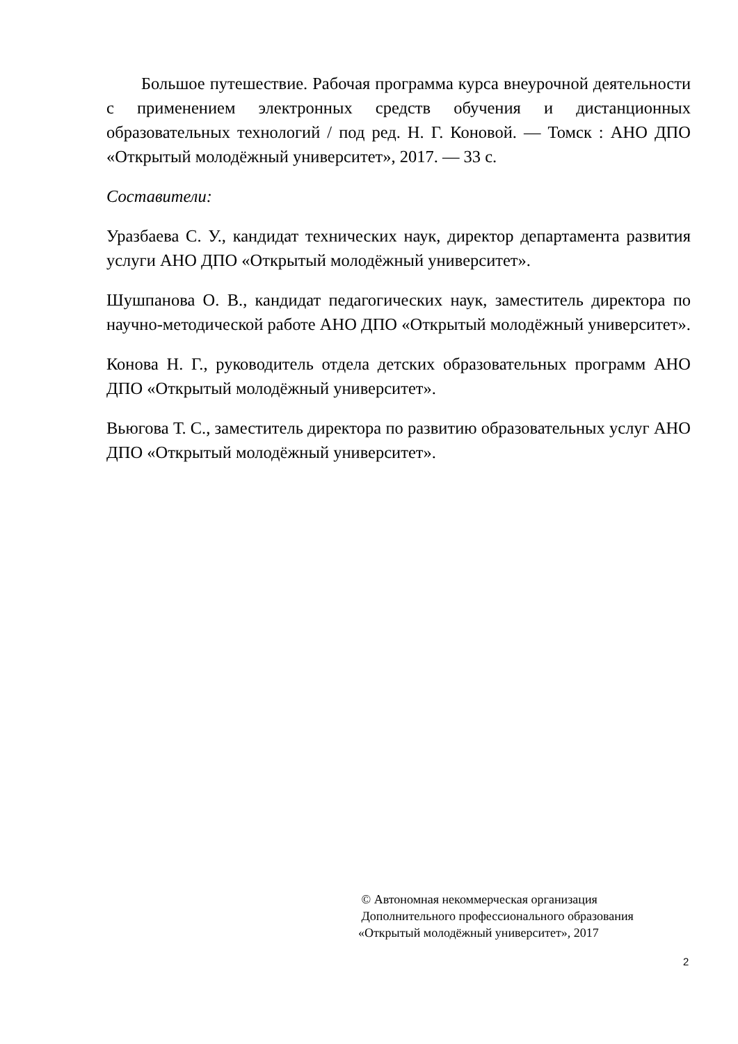Большое путешествие. Рабочая программа курса внеурочной деятельности с применением электронных средств обучения и дистанционных образовательных технологий / под ред. Н. Г. Коновой. — Томск : АНО ДПО «Открытый молодёжный университет», 2017. — 33 с.
Составители:
Уразбаева С. У., кандидат технических наук, директор департамента развития услуги АНО ДПО «Открытый молодёжный университет».
Шушпанова О. В., кандидат педагогических наук, заместитель директора по научно-методической работе АНО ДПО «Открытый молодёжный университет».
Конова Н. Г., руководитель отдела детских образовательных программ АНО ДПО «Открытый молодёжный университет».
Вьюгова Т. С., заместитель директора по развитию образовательных услуг АНО ДПО «Открытый молодёжный университет».
© Автономная некоммерческая организация
Дополнительного профессионального образования
«Открытый молодёжный университет», 2017
2